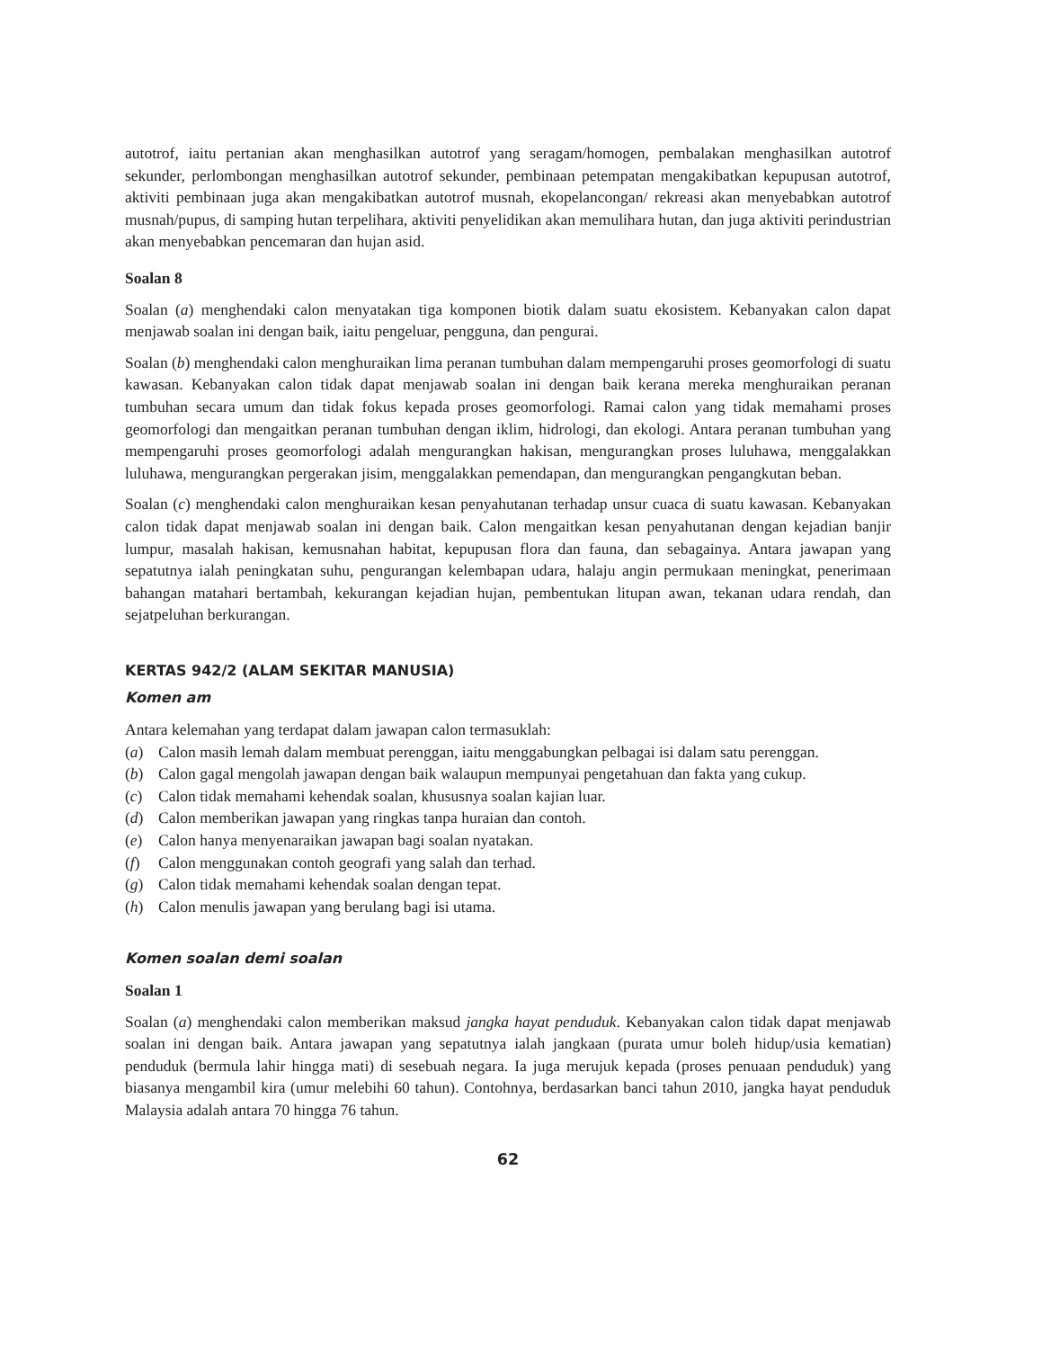autotrof, iaitu pertanian akan menghasilkan autotrof yang seragam/homogen, pembalakan menghasilkan autotrof sekunder, perlombongan menghasilkan autotrof sekunder, pembinaan petempatan mengakibatkan kepupusan autotrof, aktiviti pembinaan juga akan mengakibatkan autotrof musnah, ekopelancongan/ rekreasi akan menyebabkan autotrof musnah/pupus, di samping hutan terpelihara, aktiviti penyelidikan akan memulihara hutan, dan juga aktiviti perindustrian akan menyebabkan pencemaran dan hujan asid.
Soalan 8
Soalan (a) menghendaki calon menyatakan tiga komponen biotik dalam suatu ekosistem. Kebanyakan calon dapat menjawab soalan ini dengan baik, iaitu pengeluar, pengguna, dan pengurai.
Soalan (b) menghendaki calon menghuraikan lima peranan tumbuhan dalam mempengaruhi proses geomorfologi di suatu kawasan. Kebanyakan calon tidak dapat menjawab soalan ini dengan baik kerana mereka menghuraikan peranan tumbuhan secara umum dan tidak fokus kepada proses geomorfologi. Ramai calon yang tidak memahami proses geomorfologi dan mengaitkan peranan tumbuhan dengan iklim, hidrologi, dan ekologi. Antara peranan tumbuhan yang mempengaruhi proses geomorfologi adalah mengurangkan hakisan, mengurangkan proses luluhawa, menggalakkan luluhawa, mengurangkan pergerakan jisim, menggalakkan pemendapan, dan mengurangkan pengangkutan beban.
Soalan (c) menghendaki calon menghuraikan kesan penyahutanan terhadap unsur cuaca di suatu kawasan. Kebanyakan calon tidak dapat menjawab soalan ini dengan baik. Calon mengaitkan kesan penyahutanan dengan kejadian banjir lumpur, masalah hakisan, kemusnahan habitat, kepupusan flora dan fauna, dan sebagainya. Antara jawapan yang sepatutnya ialah peningkatan suhu, pengurangan kelembapan udara, halaju angin permukaan meningkat, penerimaan bahangan matahari bertambah, kekurangan kejadian hujan, pembentukan litupan awan, tekanan udara rendah, dan sejatpeluhan berkurangan.
KERTAS 942/2 (ALAM SEKITAR MANUSIA)
Komen am
Antara kelemahan yang terdapat dalam jawapan calon termasuklah:
(a) Calon masih lemah dalam membuat perenggan, iaitu menggabungkan pelbagai isi dalam satu perenggan.
(b) Calon gagal mengolah jawapan dengan baik walaupun mempunyai pengetahuan dan fakta yang cukup.
(c) Calon tidak memahami kehendak soalan, khususnya soalan kajian luar.
(d) Calon memberikan jawapan yang ringkas tanpa huraian dan contoh.
(e) Calon hanya menyenaraikan jawapan bagi soalan nyatakan.
(f) Calon menggunakan contoh geografi yang salah dan terhad.
(g) Calon tidak memahami kehendak soalan dengan tepat.
(h) Calon menulis jawapan yang berulang bagi isi utama.
Komen soalan demi soalan
Soalan 1
Soalan (a) menghendaki calon memberikan maksud jangka hayat penduduk. Kebanyakan calon tidak dapat menjawab soalan ini dengan baik. Antara jawapan yang sepatutnya ialah jangkaan (purata umur boleh hidup/usia kematian) penduduk (bermula lahir hingga mati) di sesebuah negara. Ia juga merujuk kepada (proses penuaan penduduk) yang biasanya mengambil kira (umur melebihi 60 tahun). Contohnya, berdasarkan banci tahun 2010, jangka hayat penduduk Malaysia adalah antara 70 hingga 76 tahun.
62